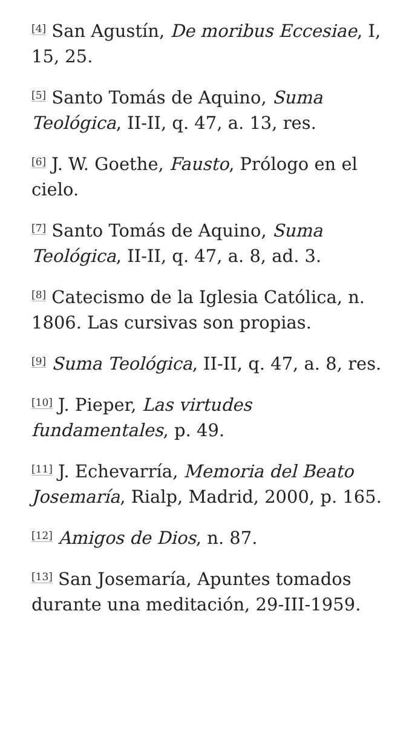<sup>[4]</sup> San Agustín, De moribus Eccesiae, I, 15, 25.
<sup>[5]</sup> Santo Tomás de Aquino, Suma Teológica, II-II, q. 47, a. 13, res.
<sup>[6]</sup> J. W. Goethe, Fausto, Prólogo en el cielo.
<sup>[7]</sup> Santo Tomás de Aquino, Suma Teológica, II-II, q. 47, a. 8, ad. 3.
<sup>[8]</sup> Catecismo de la Iglesia Católica, n. 1806. Las cursivas son propias.
<sup>[9]</sup> Suma Teológica, II-II, q. 47, a. 8, res.
<sup>[10]</sup> J. Pieper, Las virtudes fundamentales, p. 49.
<sup>[11]</sup> J. Echevarría, Memoria del Beato Josemaría, Rialp, Madrid, 2000, p. 165.
<sup>[12]</sup> Amigos de Dios, n. 87.
<sup>[13]</sup> San Josemaría, Apuntes tomados durante una meditación, 29-III-1959.